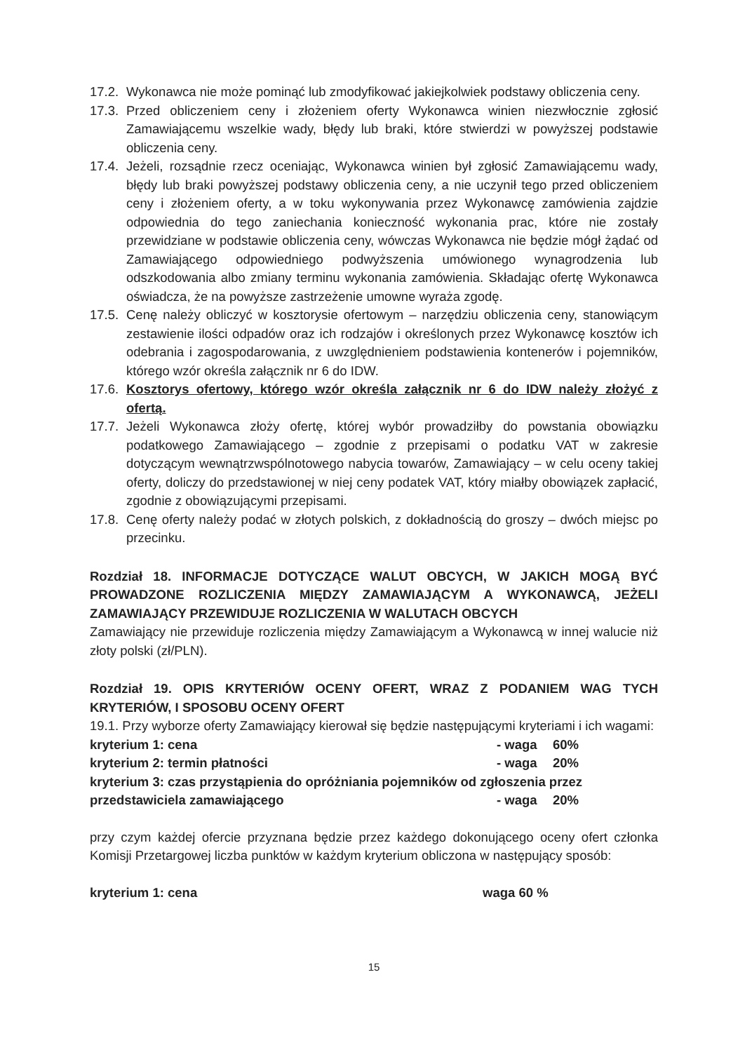17.2. Wykonawca nie może pominąć lub zmodyfikować jakiejkolwiek podstawy obliczenia ceny.
17.3. Przed obliczeniem ceny i złożeniem oferty Wykonawca winien niezwłocznie zgłosić Zamawiającemu wszelkie wady, błędy lub braki, które stwierdzi w powyższej podstawie obliczenia ceny.
17.4. Jeżeli, rozsądnie rzecz oceniając, Wykonawca winien był zgłosić Zamawiającemu wady, błędy lub braki powyższej podstawy obliczenia ceny, a nie uczynił tego przed obliczeniem ceny i złożeniem oferty, a w toku wykonywania przez Wykonawcę zamówienia zajdzie odpowiednia do tego zaniechania konieczność wykonania prac, które nie zostały przewidziane w podstawie obliczenia ceny, wówczas Wykonawca nie będzie mógł żądać od Zamawiającego odpowiedniego podwyższenia umówionego wynagrodzenia lub odszkodowania albo zmiany terminu wykonania zamówienia. Składając ofertę Wykonawca oświadcza, że na powyższe zastrzeżenie umowne wyraża zgodę.
17.5. Cenę należy obliczyć w kosztorysie ofertowym – narzędziu obliczenia ceny, stanowiącym zestawienie ilości odpadów oraz ich rodzajów i określonych przez Wykonawcę kosztów ich odebrania i zagospodarowania, z uwzględnieniem podstawienia kontenerów i pojemników, którego wzór określa załącznik nr 6 do IDW.
17.6. Kosztorys ofertowy, którego wzór określa załącznik nr 6 do IDW należy złożyć z ofertą.
17.7. Jeżeli Wykonawca złoży ofertę, której wybór prowadziłby do powstania obowiązku podatkowego Zamawiającego – zgodnie z przepisami o podatku VAT w zakresie dotyczącym wewnątrzwspólnotowego nabycia towarów, Zamawiający – w celu oceny takiej oferty, doliczy do przedstawionej w niej ceny podatek VAT, który miałby obowiązek zapłacić, zgodnie z obowiązującymi przepisami.
17.8. Cenę oferty należy podać w złotych polskich, z dokładnością do groszy – dwóch miejsc po przecinku.
Rozdział 18. INFORMACJE DOTYCZĄCE WALUT OBCYCH, W JAKICH MOGĄ BYĆ PROWADZONE ROZLICZENIA MIĘDZY ZAMAWIAJĄCYM A WYKONAWCĄ, JEŻELI ZAMAWIAJĄCY PRZEWIDUJE ROZLICZENIA W WALUTACH OBCYCH
Zamawiający nie przewiduje rozliczenia między Zamawiającym a Wykonawcą w innej walucie niż złoty polski (zł/PLN).
Rozdział 19. OPIS KRYTERIÓW OCENY OFERT, WRAZ Z PODANIEM WAG TYCH KRYTERIÓW, I SPOSOBU OCENY OFERT
19.1. Przy wyborze oferty Zamawiający kierował się będzie następującymi kryteriami i ich wagami:
kryterium 1: cena - waga 60%
kryterium 2: termin płatności - waga 20%
kryterium 3: czas przystąpienia do opróżniania pojemników od zgłoszenia przez
przedstawiciela zamawiającego - waga 20%
przy czym każdej ofercie przyznana będzie przez każdego dokonującego oceny ofert członka Komisji Przetargowej liczba punktów w każdym kryterium obliczona w następujący sposób:
kryterium 1: cena waga 60 %
15